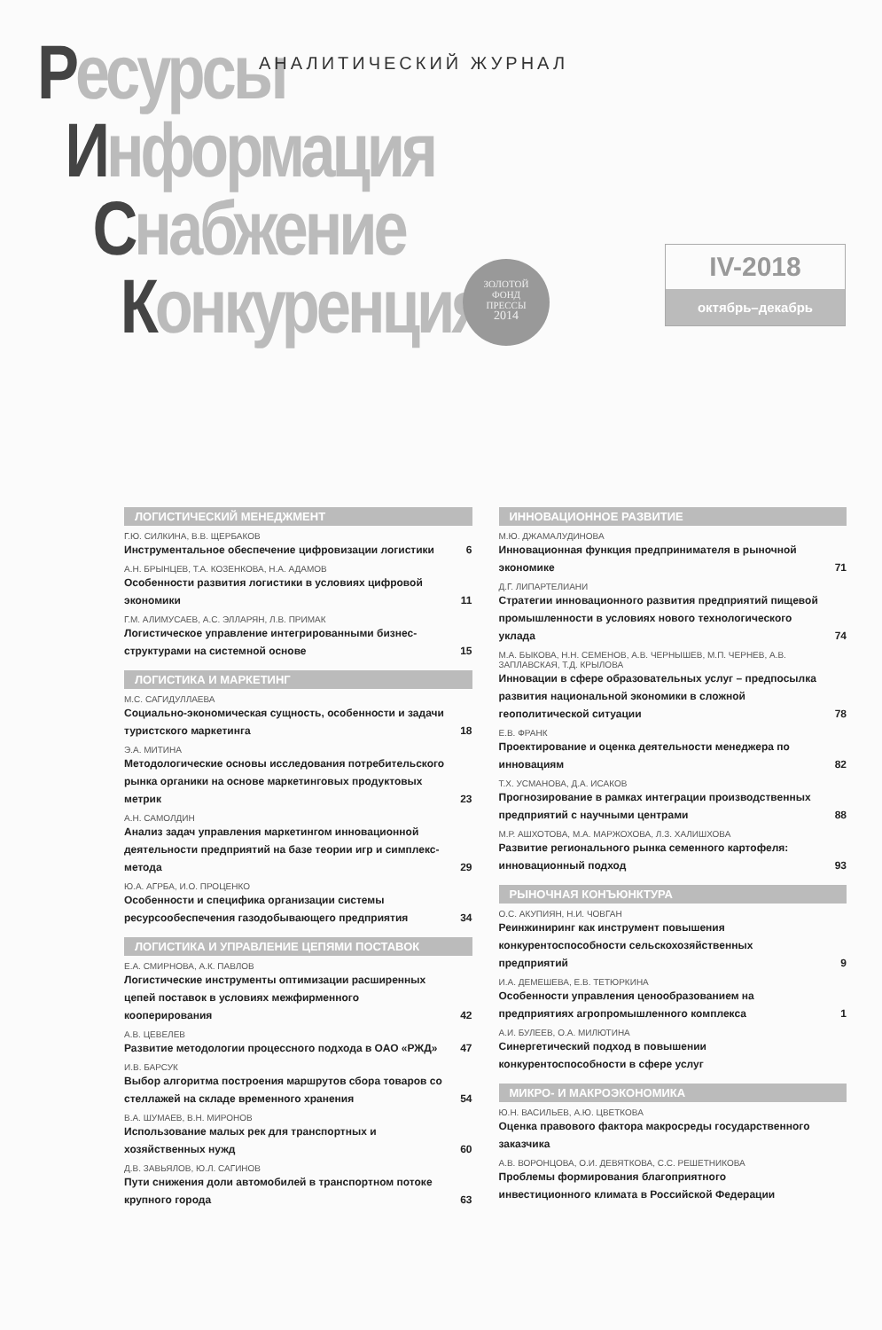Ресурсы
Информация
Снабжение
Конкуренция
АНАЛИТИЧЕСКИЙ ЖУРНАЛ
ЗОЛОТОЙ
ФОНД
ПРЕССЫ
2014
IV-2018
октябрь–декабрь
ЛОГИСТИЧЕСКИЙ МЕНЕДЖМЕНТ
Г.Ю. СИЛКИНА, В.В. ЩЕРБАКОВ
Инструментальное обеспечение цифровизации логистики 6
А.Н. БРЫНЦЕВ, Т.А. КОЗЕНКОВА, Н.А. АДАМОВ
Особенности развития логистики в условиях цифровой экономики 11
Г.М. АЛИМУСАЕВ, А.С. ЭЛЛАРЯН, Л.В. ПРИМАК
Логистическое управление интегрированными бизнес-структурами на системной основе 15
ЛОГИСТИКА И МАРКЕТИНГ
М.С. САГИДУЛЛАЕВА
Социально-экономическая сущность, особенности и задачи туристского маркетинга 18
Э.А. МИТИНА
Методологические основы исследования потребительского рынка органики на основе маркетинговых продуктовых метрик 23
А.Н. САМОЛДИН
Анализ задач управления маркетингом инновационной деятельности предприятий на базе теории игр и симплекс-метода 29
Ю.А. АГРБА, И.О. ПРОЦЕНКО
Особенности и специфика организации системы ресурсообеспечения газодобывающего предприятия 34
ЛОГИСТИКА И УПРАВЛЕНИЕ ЦЕПЯМИ ПОСТАВОК
Е.А. СМИРНОВА, А.К. ПАВЛОВ
Логистические инструменты оптимизации расширенных цепей поставок в условиях межфирменного кооперирования 42
А.В. ЦЕВЕЛЕВ
Развитие методологии процессного подхода в ОАО «РЖД» 47
И.В. БАРСУК
Выбор алгоритма построения маршрутов сбора товаров со стеллажей на складе временного хранения 54
В.А. ШУМАЕВ, В.Н. МИРОНОВ
Использование малых рек для транспортных и хозяйственных нужд 60
Д.В. ЗАВЬЯЛОВ, Ю.Л. САГИНОВ
Пути снижения доли автомобилей в транспортном потоке крупного города 63
ИННОВАЦИОННОЕ РАЗВИТИЕ
М.Ю. ДЖАМАЛУДИНОВА
Инновационная функция предпринимателя в рыночной экономике 71
Д.Г. ЛИПАРТЕЛИАНИ
Стратегии инновационного развития предприятий пищевой промышленности в условиях нового технологического уклада 74
М.А. БЫКОВА, Н.Н. СЕМЕНОВ, А.В. ЧЕРНЫШЕВ, М.П. ЧЕРНЕВ, А.В. ЗАПЛАВСКАЯ, Т.Д. КРЫЛОВА
Инновации в сфере образовательных услуг – предпосылка развития национальной экономики в сложной геополитической ситуации 78
Е.В. ФРАНК
Проектирование и оценка деятельности менеджера по инновациям 82
Т.Х. УСМАНОВА, Д.А. ИСАКОВ
Прогнозирование в рамках интеграции производственных предприятий с научными центрами 88
М.Р. АШХОТОВА, М.А. МАРЖОХОВА, Л.З. ХАЛИШХОВА
Развитие регионального рынка семенного картофеля: инновационный подход 93
РЫНОЧНАЯ КОНЪЮНКТУРА
О.С. АКУПИЯН, Н.И. ЧОВГАН
Реинжиниринг как инструмент повышения конкурентоспособности сельскохозяйственных предприятий 9
И.А. ДЕМЕШЕВА, Е.В. ТЕТЮРКИНА
Особенности управления ценообразованием на предприятиях агропромышленного комплекса 1
А.И. БУЛЕЕВ, О.А. МИЛЮТИНА
Синергетический подход в повышении конкурентоспособности в сфере услуг
МИКРО- И МАКРОЭКОНОМИКА
Ю.Н. ВАСИЛЬЕВ, А.Ю. ЦВЕТКОВА
Оценка правового фактора макросреды государственного заказчика
А.В. ВОРОНЦОВА, О.И. ДЕВЯТКОВА, С.С. РЕШЕТНИКОВА
Проблемы формирования благоприятного инвестиционного климата в Российской Федерации